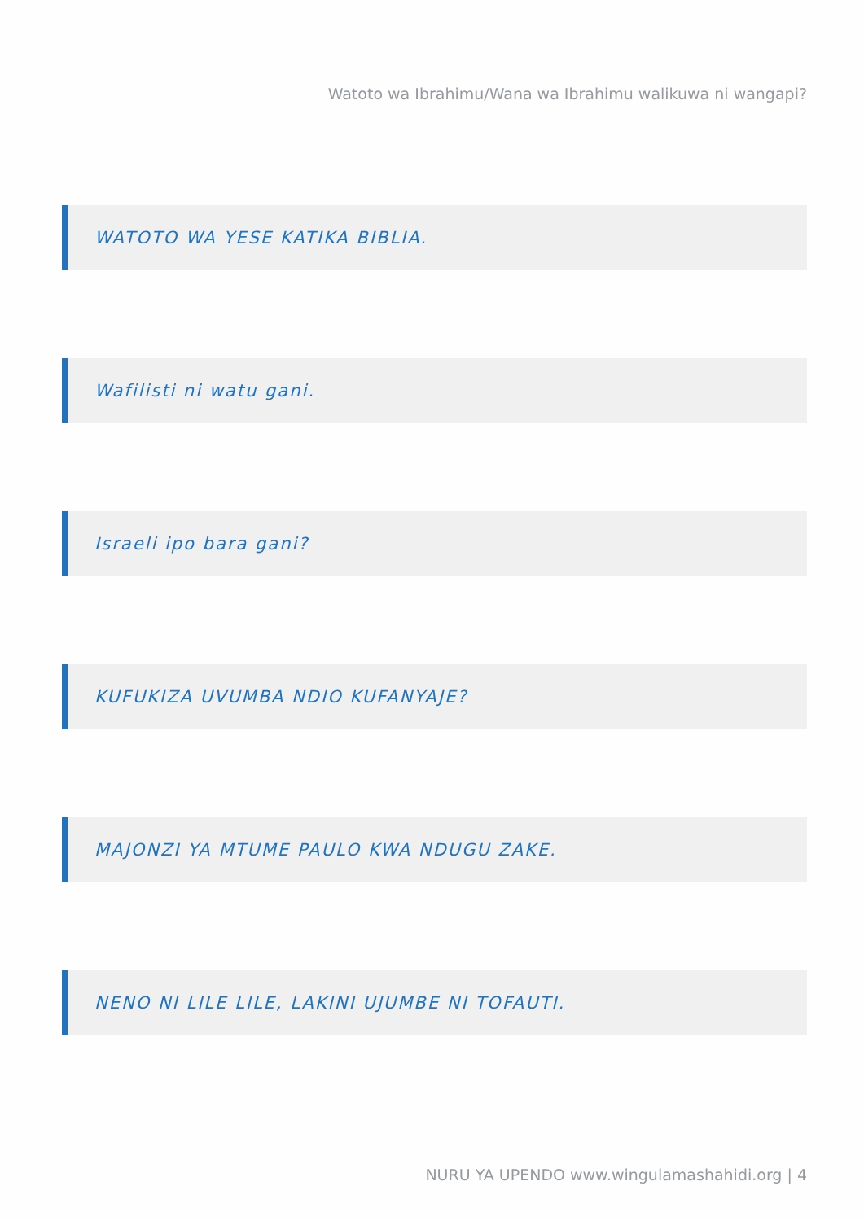Watoto wa Ibrahimu/Wana wa Ibrahimu walikuwa ni wangapi?
WATOTO WA YESE KATIKA BIBLIA.
Wafilisti ni watu gani.
Israeli ipo bara gani?
KUFUKIZA UVUMBA NDIO KUFANYAJE?
MAJONZI YA MTUME PAULO KWA NDUGU ZAKE.
NENO NI LILE LILE, LAKINI UJUMBE NI TOFAUTI.
NURU YA UPENDO www.wingulamashahidi.org | 4